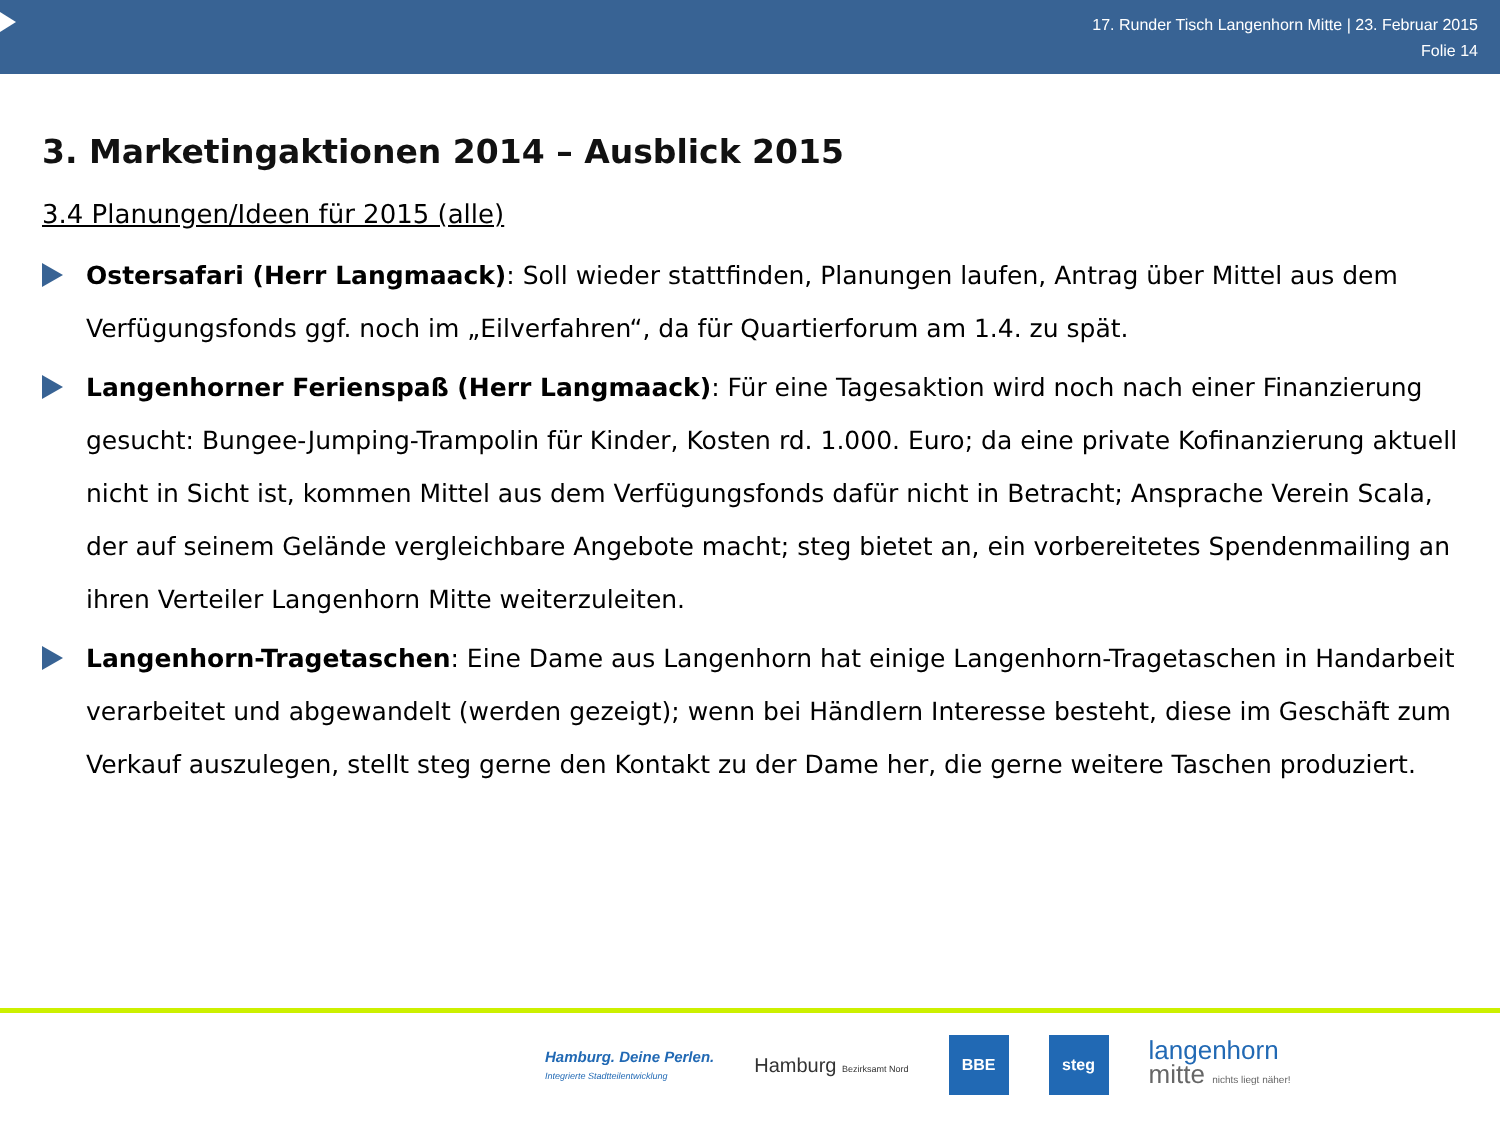17. Runder Tisch Langenhorn Mitte | 23. Februar 2015
Folie 14
3. Marketingaktionen 2014 – Ausblick 2015
3.4 Planungen/Ideen für 2015 (alle)
Ostersafari (Herr Langmaack): Soll wieder stattfinden, Planungen laufen, Antrag über Mittel aus dem Verfügungsfonds ggf. noch im „Eilverfahren“, da für Quartierforum am 1.4. zu spät.
Langenhorner Ferienspaß (Herr Langmaack): Für eine Tagesaktion wird noch nach einer Finanzierung gesucht: Bungee-Jumping-Trampolin für Kinder, Kosten rd. 1.000. Euro; da eine private Kofinanzierung aktuell nicht in Sicht ist, kommen Mittel aus dem Verfügungsfonds dafür nicht in Betracht; Ansprache Verein Scala, der auf seinem Gelände vergleichbare Angebote macht; steg bietet an, ein vorbereitetes Spendenmailing an ihren Verteiler Langenhorn Mitte weiterzuleiten.
Langenhorn-Tragetaschen: Eine Dame aus Langenhorn hat einige Langenhorn-Tragetaschen in Handarbeit verarbeitet und abgewandelt (werden gezeigt); wenn bei Händlern Interesse besteht, diese im Geschäft zum Verkauf auszulegen, stellt steg gerne den Kontakt zu der Dame her, die gerne weitere Taschen produziert.
Hamburg. Deine Perlen.
Integrierte Stadtteilentwicklung
Hamburg Bezirksamt Nord
BBE steg
langenhorn
mitte nichts liegt näher!